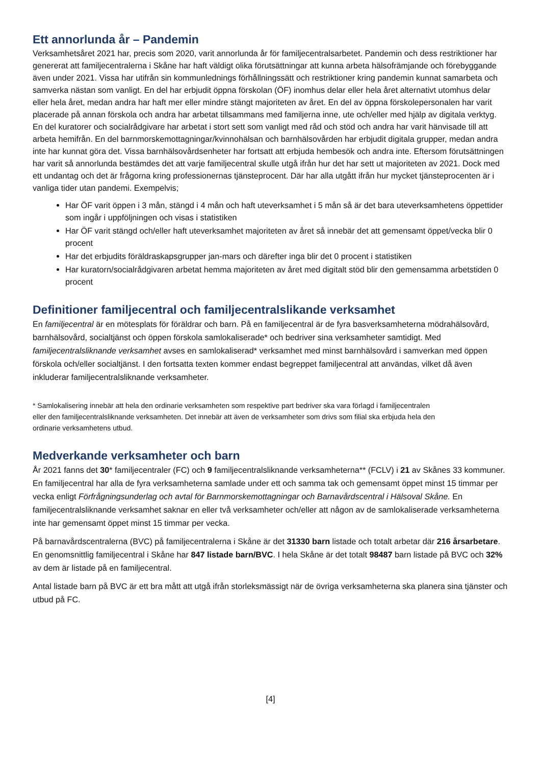Ett annorlunda år – Pandemin
Verksamhetsåret 2021 har, precis som 2020, varit annorlunda år för familjecentralsarbetet. Pandemin och dess restriktioner har genererat att familjecentralerna i Skåne har haft väldigt olika förutsättningar att kunna arbeta hälsofrämjande och förebyggande även under 2021. Vissa har utifrån sin kommunlednings förhållningssätt och restriktioner kring pandemin kunnat samarbeta och samverka nästan som vanligt. En del har erbjudit öppna förskolan (ÖF) inomhus delar eller hela året alternativt utomhus delar eller hela året, medan andra har haft mer eller mindre stängt majoriteten av året. En del av öppna förskolepersonalen har varit placerade på annan förskola och andra har arbetat tillsammans med familjerna inne, ute och/eller med hjälp av digitala verktyg. En del kuratorer och socialrådgivare har arbetat i stort sett som vanligt med råd och stöd och andra har varit hänvisade till att arbeta hemifrån. En del barnmorskemottagningar/kvinnohälsan och barnhälsovården har erbjudit digitala grupper, medan andra inte har kunnat göra det. Vissa barnhälsovårdsenheter har fortsatt att erbjuda hembesök och andra inte. Eftersom förutsättningen har varit så annorlunda bestämdes det att varje familjecentral skulle utgå ifrån hur det har sett ut majoriteten av 2021. Dock med ett undantag och det är frågorna kring professionernas tjänsteprocent. Där har alla utgått ifrån hur mycket tjänsteprocenten är i vanliga tider utan pandemi. Exempelvis;
Har ÖF varit öppen i 3 mån, stängd i 4 mån och haft uteverksamhet i 5 mån så är det bara uteverksamhetens öppettider som ingår i uppföljningen och visas i statistiken
Har ÖF varit stängd och/eller haft uteverksamhet majoriteten av året så innebär det att gemensamt öppet/vecka blir 0 procent
Har det erbjudits föräldraskapsgrupper jan-mars och därefter inga blir det 0 procent i statistiken
Har kuratorn/socialrådgivaren arbetat hemma majoriteten av året med digitalt stöd blir den gemensamma arbetstiden 0 procent
Definitioner familjecentral och familjecentralslikande verksamhet
En familjecentral är en mötesplats för föräldrar och barn. På en familjecentral är de fyra basverksamheterna mödrahälsovård, barnhälsovård, socialtjänst och öppen förskola samlokaliserade* och bedriver sina verksamheter samtidigt. Med familjecentralsliknande verksamhet avses en samlokaliserad* verksamhet med minst barnhälsovård i samverkan med öppen förskola och/eller socialtjänst. I den fortsatta texten kommer endast begreppet familjecentral att användas, vilket då även inkluderar familjecentralsliknande verksamheter.
* Samlokalisering innebär att hela den ordinarie verksamheten som respektive part bedriver ska vara förlagd i familjecentralen eller den familjecentralsliknande verksamheten. Det innebär att även de verksamheter som drivs som filial ska erbjuda hela den ordinarie verksamhetens utbud.
Medverkande verksamheter och barn
År 2021 fanns det 30* familjecentraler (FC) och 9 familjecentralsliknande verksamheterna** (FCLV) i 21 av Skånes 33 kommuner. En familjecentral har alla de fyra verksamheterna samlade under ett och samma tak och gemensamt öppet minst 15 timmar per vecka enligt Förfrågningsunderlag och avtal för Barnmorskemottagningar och Barnavårdscentral i Hälsoval Skåne. En familjecentralsliknande verksamhet saknar en eller två verksamheter och/eller att någon av de samlokaliserade verksamheterna inte har gemensamt öppet minst 15 timmar per vecka.
På barnavårdscentralerna (BVC) på familjecentralerna i Skåne är det 31330 barn listade och totalt arbetar där 216 årsarbetare. En genomsnittlig familjecentral i Skåne har 847 listade barn/BVC. I hela Skåne är det totalt 98487 barn listade på BVC och 32% av dem är listade på en familjecentral.
Antal listade barn på BVC är ett bra mått att utgå ifrån storleksmässigt när de övriga verksamheterna ska planera sina tjänster och utbud på FC.
[4]